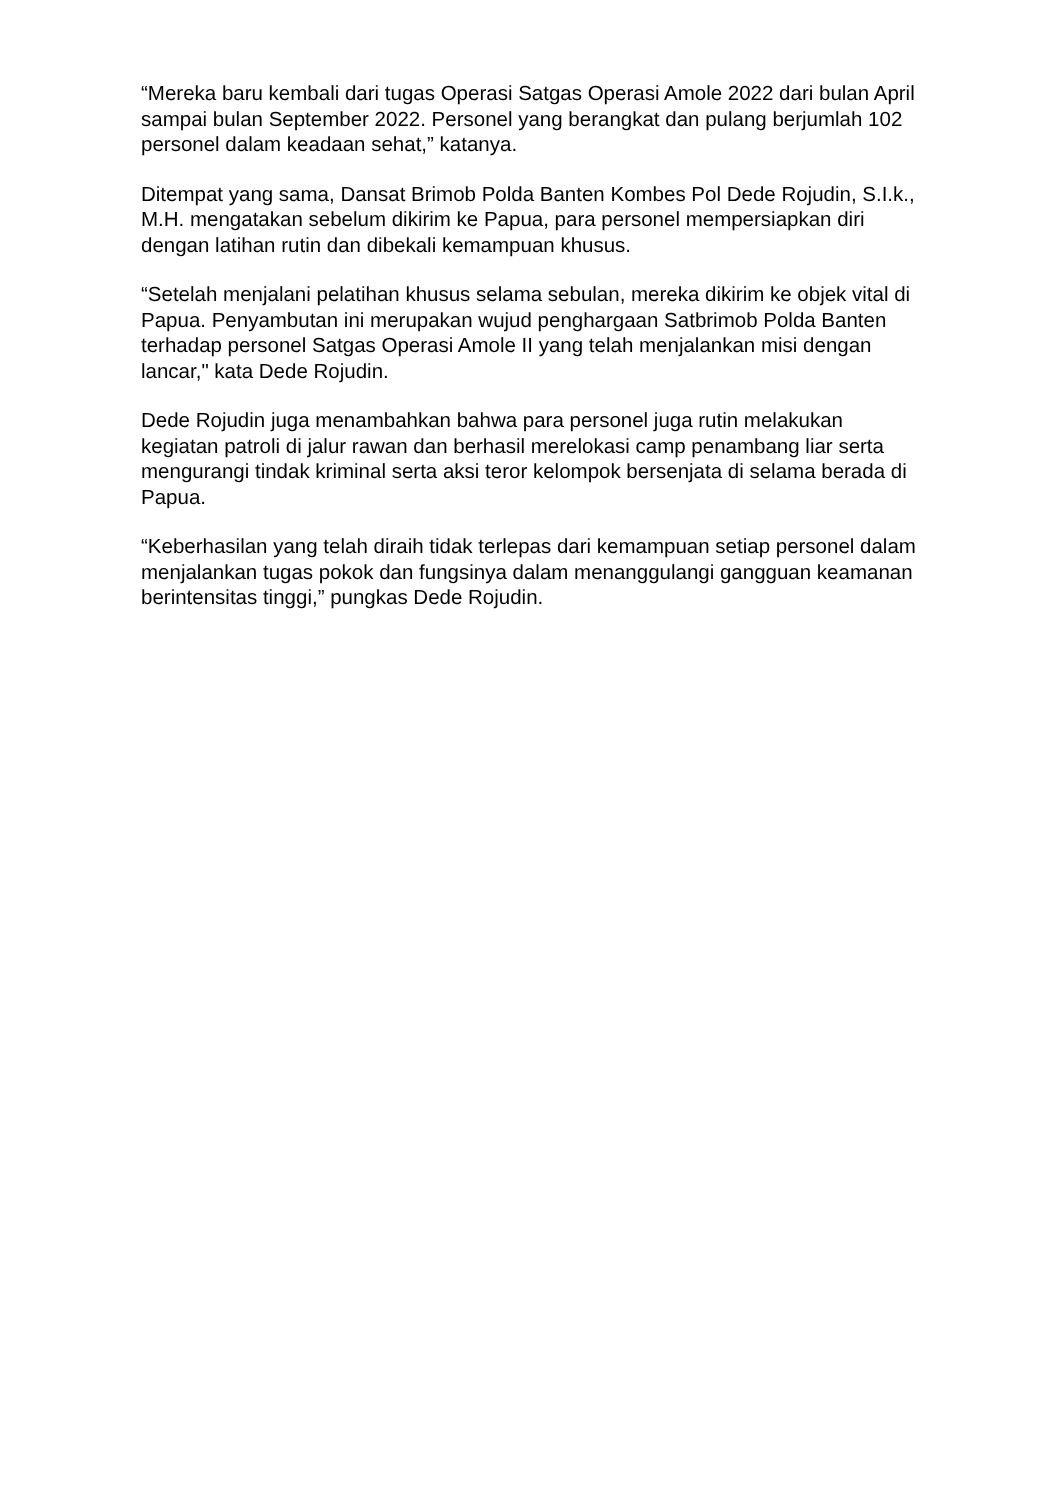“Mereka baru kembali dari tugas Operasi Satgas Operasi Amole 2022 dari bulan April sampai bulan September 2022. Personel yang berangkat dan pulang berjumlah 102 personel dalam keadaan sehat,” katanya.
Ditempat yang sama, Dansat Brimob Polda Banten Kombes Pol Dede Rojudin, S.I.k., M.H. mengatakan sebelum dikirim ke Papua, para personel mempersiapkan diri dengan latihan rutin dan dibekali kemampuan khusus.
“Setelah menjalani pelatihan khusus selama sebulan, mereka dikirim ke objek vital di Papua. Penyambutan ini merupakan wujud penghargaan Satbrimob Polda Banten terhadap personel Satgas Operasi Amole II yang telah menjalankan misi dengan lancar," kata Dede Rojudin.
Dede Rojudin juga menambahkan bahwa para personel juga rutin melakukan kegiatan patroli di jalur rawan dan berhasil merelokasi camp penambang liar serta mengurangi tindak kriminal serta aksi teror kelompok bersenjata di selama berada di Papua.
“Keberhasilan yang telah diraih tidak terlepas dari kemampuan setiap personel dalam menjalankan tugas pokok dan fungsinya dalam menanggulangi gangguan keamanan berintensitas tinggi,” pungkas Dede Rojudin.